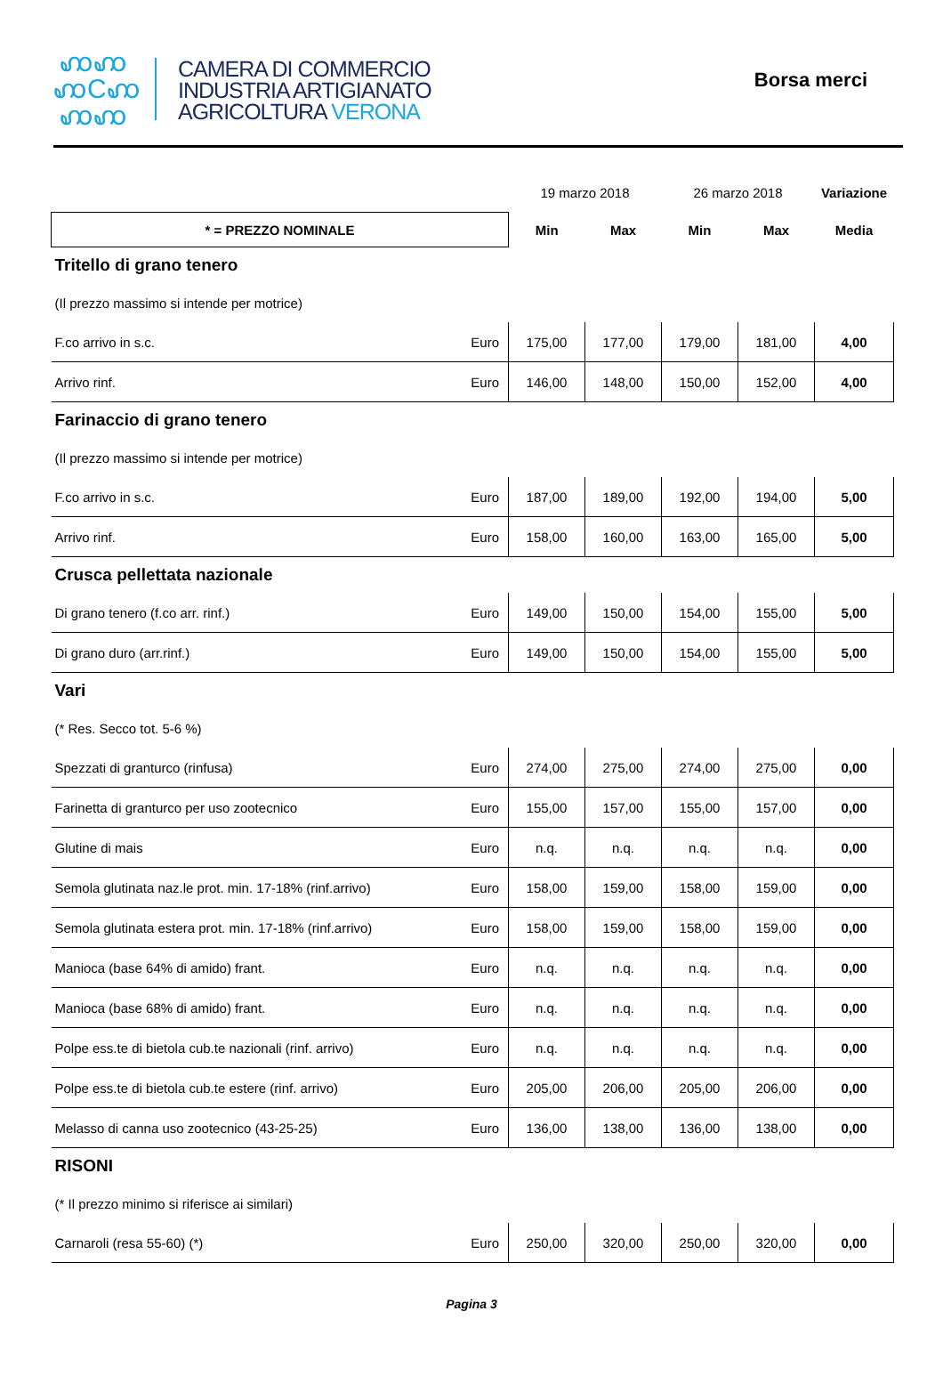ꩲꩲ
ꩲCꩲ
ꩲꩲ
CAMERA DI COMMERCIO
INDUSTRIA ARTIGIANATO
AGRICOLTURA VERONA
Borsa merci
| | | 19 marzo 2018 | | 26 marzo 2018 | | Variazione |
| * = PREZZO NOMINALE | | Min | Max | Min | Max | Media |
| Tritello di grano tenero | | | | | | |
| (Il prezzo massimo si intende per motrice) | | | | | | |
| F.co arrivo in s.c. | Euro | 175,00 | 177,00 | 179,00 | 181,00 | 4,00 |
| Arrivo rinf. | Euro | 146,00 | 148,00 | 150,00 | 152,00 | 4,00 |
| Farinaccio di grano tenero | | | | | | |
| (Il prezzo massimo si intende per motrice) | | | | | | |
| F.co arrivo in s.c. | Euro | 187,00 | 189,00 | 192,00 | 194,00 | 5,00 |
| Arrivo rinf. | Euro | 158,00 | 160,00 | 163,00 | 165,00 | 5,00 |
| Crusca pellettata nazionale | | | | | | |
| Di grano tenero (f.co arr. rinf.) | Euro | 149,00 | 150,00 | 154,00 | 155,00 | 5,00 |
| Di grano duro (arr.rinf.) | Euro | 149,00 | 150,00 | 154,00 | 155,00 | 5,00 |
| Vari | | | | | | |
| (* Res. Secco tot. 5-6 %) | | | | | | |
| Spezzati di granturco (rinfusa) | Euro | 274,00 | 275,00 | 274,00 | 275,00 | 0,00 |
| Farinetta di granturco per uso zootecnico | Euro | 155,00 | 157,00 | 155,00 | 157,00 | 0,00 |
| Glutine di mais | Euro | n.q. | n.q. | n.q. | n.q. | 0,00 |
| Semola glutinata naz.le prot. min. 17-18% (rinf.arrivo) | Euro | 158,00 | 159,00 | 158,00 | 159,00 | 0,00 |
| Semola glutinata estera prot. min. 17-18% (rinf.arrivo) | Euro | 158,00 | 159,00 | 158,00 | 159,00 | 0,00 |
| Manioca (base 64% di amido) frant. | Euro | n.q. | n.q. | n.q. | n.q. | 0,00 |
| Manioca (base 68% di amido) frant. | Euro | n.q. | n.q. | n.q. | n.q. | 0,00 |
| Polpe ess.te di bietola cub.te nazionali (rinf. arrivo) | Euro | n.q. | n.q. | n.q. | n.q. | 0,00 |
| Polpe ess.te di bietola cub.te estere (rinf. arrivo) | Euro | 205,00 | 206,00 | 205,00 | 206,00 | 0,00 |
| Melasso di canna uso zootecnico (43-25-25) | Euro | 136,00 | 138,00 | 136,00 | 138,00 | 0,00 |
| RISONI | | | | | | |
| (* Il prezzo minimo si riferisce ai similari) | | | | | | |
| Carnaroli (resa 55-60) (*) | Euro | 250,00 | 320,00 | 250,00 | 320,00 | 0,00 |
Pagina 3